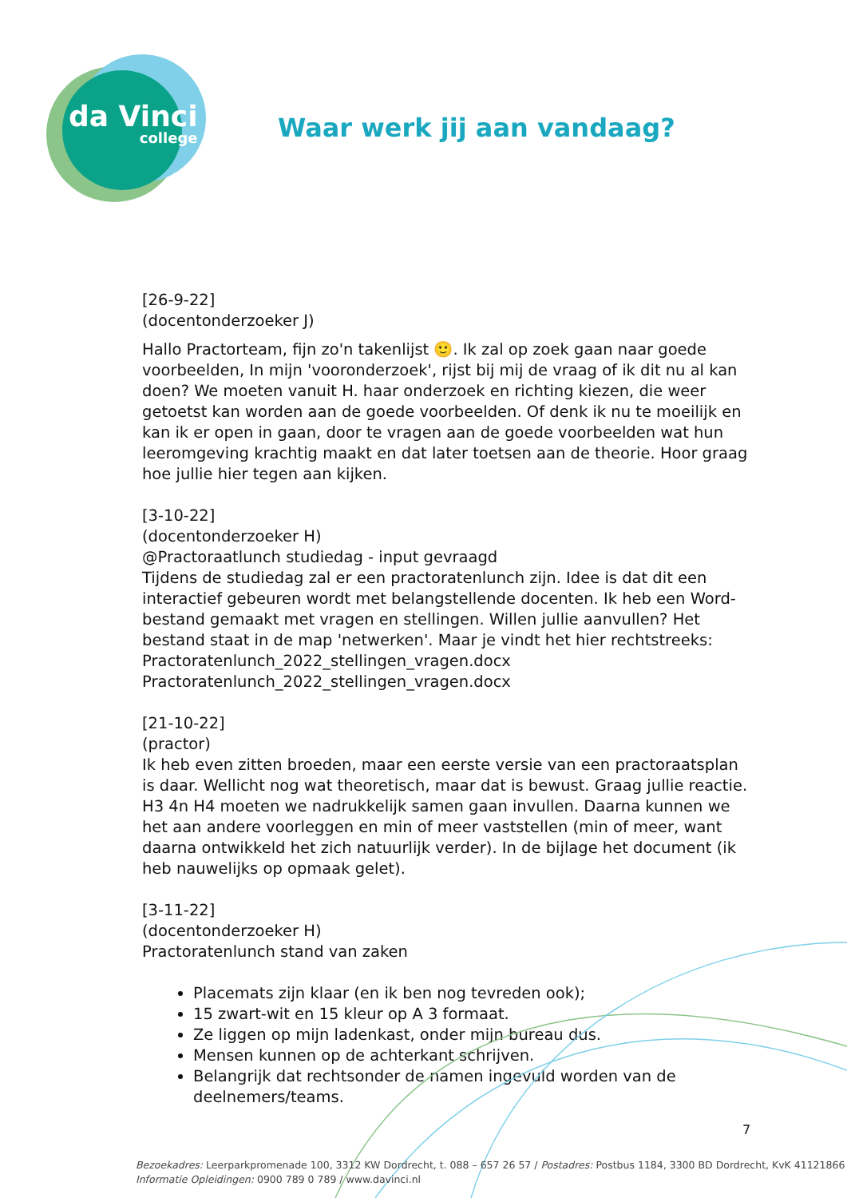da Vinci
college
Waar werk jij aan vandaag?
[26-9-22]
(docentonderzoeker J)
Hallo Practorteam, fijn zo'n takenlijst 🙂. Ik zal op zoek gaan naar goede voorbeelden, In mijn 'vooronderzoek', rijst bij mij de vraag of ik dit nu al kan doen? We moeten vanuit H. haar onderzoek en richting kiezen, die weer getoetst kan worden aan de goede voorbeelden. Of denk ik nu te moeilijk en kan ik er open in gaan, door te vragen aan de goede voorbeelden wat hun leeromgeving krachtig maakt en dat later toetsen aan de theorie. Hoor graag hoe jullie hier tegen aan kijken.
[3-10-22]
(docentonderzoeker H)
@Practoraatlunch studiedag - input gevraagd
Tijdens de studiedag zal er een practoratenlunch zijn. Idee is dat dit een interactief gebeuren wordt met belangstellende docenten. Ik heb een Word-bestand gemaakt met vragen en stellingen. Willen jullie aanvullen? Het bestand staat in de map 'netwerken'. Maar je vindt het hier rechtstreeks:
Practoratenlunch_2022_stellingen_vragen.docx
Practoratenlunch_2022_stellingen_vragen.docx
[21-10-22]
(practor)
Ik heb even zitten broeden, maar een eerste versie van een practoraatsplan is daar. Wellicht nog wat theoretisch, maar dat is bewust. Graag jullie reactie. H3 4n H4 moeten we nadrukkelijk samen gaan invullen. Daarna kunnen we het aan andere voorleggen en min of meer vaststellen (min of meer, want daarna ontwikkeld het zich natuurlijk verder). In de bijlage het document (ik heb nauwelijks op opmaak gelet).
[3-11-22]
(docentonderzoeker H)
Practoratenlunch stand van zaken
Placemats zijn klaar (en ik ben nog tevreden ook);
15 zwart-wit en 15 kleur op A 3 formaat.
Ze liggen op mijn ladenkast, onder mijn bureau dus.
Mensen kunnen op de achterkant schrijven.
Belangrijk dat rechtsonder de namen ingevuld worden van de deelnemers/teams.
7
Bezoekadres: Leerparkpromenade 100, 3312 KW Dordrecht, t. 088 – 657 26 57 / Postadres: Postbus 1184, 3300 BD Dordrecht, KvK 41121866
Informatie Opleidingen: 0900 789 0 789 / www.davinci.nl